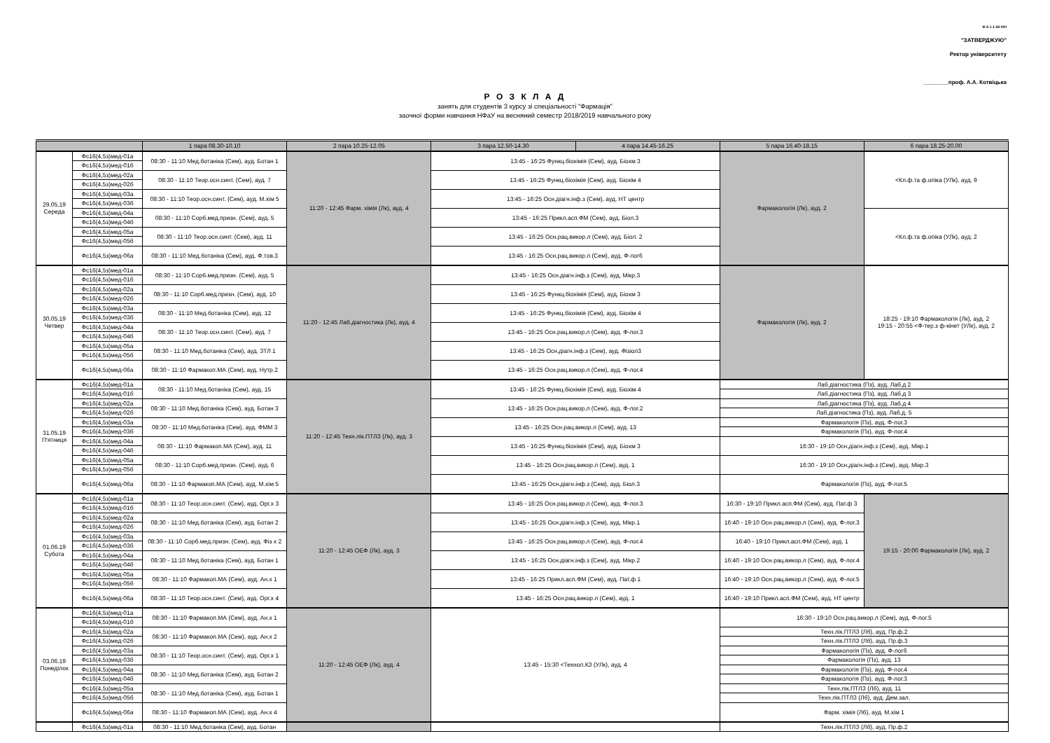Ф А 1.1-26-020
"ЗАТВЕРДЖУЮ"
Ректор університету
________проф. А.А. Котвіцька
Р О З К Л А Д
занять для студентів 3 курсу зі спеціальності "Фармація"
заочної форми навчання НФаУ на весняний семестр 2018/2019 навчального року
| | | 1 пара 08.30-10.10 | 2 пара 10.25-12.05 | 3 пара 12.50-14.30 | 4 пара 14.45-16.25 | 5 пара 16.40-18.15 | 6 пара 18.25-20.00 |
| --- | --- | --- | --- | --- | --- | --- | --- |
| 29.05.19 Середа | Фс16(4,5з)мед-01а | 08:30 - 11:10 Мед.ботаніка (Сем), ауд. Ботан 1 | 11:20 - 12:45 Фарм. хімія (Лк), ауд. 4 | 13:45 - 16:25 Функц.біохімія (Сем), ауд. Біохм 3 | | Фармакологія (Лк), ауд. 2 | <Кл.ф.та ф.опіка (УЛк), ауд. 9 |
| | Фс16(4,5з)мед-01б | | | | | | |
| | Фс16(4,5з)мед-02а | 08:30 - 11:10 Теор.осн.синт. (Сем), ауд. 7 | | 13:45 - 16:25 Функц.біохімія (Сем), ауд. Біохім 4 | | | |
| | Фс16(4,5з)мед-02б | | | | | | |
| | Фс16(4,5з)мед-03а | 08:30 - 11:10 Теор.осн.синт. (Сем), ауд. М.хім 5 | | 13:45 - 16:25 Осн.діагн.інф.з (Сем), ауд. НТ центр | | | |
| | Фс16(4,5з)мед-03б | | | | | | |
| | Фс16(4,5з)мед-04а | 08:30 - 11:10 Сорб.мед.призн. (Сем), ауд. 5 | | 13:45 - 16:25 Прикл.асп.ФМ (Сем), ауд. Біол.3 | | | <Кл.ф.та ф.опіка (УЛк), ауд. 2 |
| | Фс16(4,5з)мед-04б | | | | | | |
| | Фс16(4,5з)мед-05а | 08:30 - 11:10 Теор.осн.синт. (Сем), ауд. 11 | | 13:45 - 16:25 Осн.рац.викор.л (Сем), ауд. Біол. 2 | | | |
| | Фс16(4,5з)мед-05б | | | | | | |
| | Фс16(4,5з)мед-06а | 08:30 - 11:10 Мед.ботаніка (Сем), ауд. Ф.тов.3 | | 13:45 - 16:25 Осн.рац.викор.л (Сем), ауд. Ф-лог6 | | | |
| 30.05.19 Четвер | Фс16(4,5з)мед-01а | 08:30 - 11:10 Сорб.мед.призн. (Сем), ауд. 5 | 11:20 - 12:45 Лаб.діагностика (Лк), ауд. 4 | 13:45 - 16:25 Осн.діагн.інф.з (Сем), ауд. Мікр.3 | | Фармакологія (Лк), ауд. 2 | 18:25 - 19:10 Фармакологія (Лк), ауд. 2 19:15 - 20:55 <Ф-тер.з ф-кінет (УЛк), ауд. 2 |
| | Фс16(4,5з)мед-01б | | | | | | |
| | Фс16(4,5з)мед-02а | 08:30 - 11:10 Сорб.мед.призн. (Сем), ауд. 10 | | 13:45 - 16:25 Функц.біохімія (Сем), ауд. Біохм 3 | | | |
| | Фс16(4,5з)мед-02б | | | | | | |
| | Фс16(4,5з)мед-03а | 08:30 - 11:10 Мед.ботаніка (Сем), ауд. 12 | | 13:45 - 16:25 Функц.біохімія (Сем), ауд. Біохім 4 | | | |
| | Фс16(4,5з)мед-03б | | | | | | |
| | Фс16(4,5з)мед-04а | 08:30 - 11:10 Теор.осн.синт. (Сем), ауд. 7 | | 13:45 - 16:25 Осн.рац.викор.л (Сем), ауд. Ф-лог.3 | | | |
| | Фс16(4,5з)мед-04б | | | | | | |
| | Фс16(4,5з)мед-05а | 08:30 - 11:10 Мед.ботаніка (Сем), ауд. ЗТЛ 1 | | 13:45 - 16:25 Осн.діагн.інф.з (Сем), ауд. Фізіол3 | | | |
| | Фс16(4,5з)мед-05б | | | | | | |
| | Фс16(4,5з)мед-06а | 08:30 - 11:10 Фармакоп.МА (Сем), ауд. Нутр.2 | | 13:45 - 16:25 Осн.рац.викор.л (Сем), ауд. Ф-лог.4 | | | |
| 31.05.19 П'ятниця | Фс16(4,5з)мед-01а | 08:30 - 11:10 Мед.ботаніка (Сем), ауд. 15 | 11:20 - 12:45 Техн.лік.ПТЛЗ (Лк), ауд. 3 | 13:45 - 16:25 Функц.біохімія (Сем), ауд. Біохім 4 | | Лаб.діагностика (Пз), ауд. Лаб.д 2 | |
| | Фс16(4,5з)мед-01б | | | | | Лаб.діагностика (Пз), ауд. Лаб.д 3 | |
| | Фс16(4,5з)мед-02а | 08:30 - 11:10 Мед.ботаніка (Сем), ауд. Ботан 3 | | 13:45 - 16:25 Осн.рац.викор.л (Сем), ауд. Ф-лог.2 | | Лаб.діагностика (Пз), ауд. Лаб.д 4 | |
| | Фс16(4,5з)мед-02б | | | | | Лаб.діагностика (Пз), ауд. Лаб.д. 5 | |
| | Фс16(4,5з)мед-03а | 08:30 - 11:10 Мед.ботаніка (Сем), ауд. ФММ 3 | | 13:45 - 16:25 Осн.рац.викор.л (Сем), ауд. 13 | | Фармакологія (Пз), ауд. Ф-лог.3 | |
| | Фс16(4,5з)мед-03б | | | | | Фармакологія (Пз), ауд. Ф-лог.4 | |
| | Фс16(4,5з)мед-04а | 08:30 - 11:10 Фармакоп.МА (Сем), ауд. 11 | | 13:45 - 16:25 Функц.біохімія (Сем), ауд. Біохм 3 | | 16:30 - 19:10 Осн.діагн.інф.з (Сем), ауд. Мікр.1 | |
| | Фс16(4,5з)мед-04б | | | | | | |
| | Фс16(4,5з)мед-05а | 08:30 - 11:10 Сорб.мед.призн. (Сем), ауд. 6 | | 13:45 - 16:25 Осн.рац.викор.л (Сем), ауд. 1 | | 16:30 - 19:10 Осн.діагн.інф.з (Сем), ауд. Мікр.3 | |
| | Фс16(4,5з)мед-05б | | | | | | |
| | Фс16(4,5з)мед-06а | 08:30 - 11:10 Фармакоп.МА (Сем), ауд. М.хім 5 | | 13:45 - 16:25 Осн.діагн.інф.з (Сем), ауд. Біол.3 | | Фармакологія (Пз), ауд. Ф-лог.5 | |
| 01.06.19 Субота | Фс16(4,5з)мед-01а | 08:30 - 11:10 Теор.осн.синт. (Сем), ауд. Орг.х 3 | 11:20 - 12:45 ОЕФ (Лк), ауд. 3 | 13:45 - 16:25 Осн.рац.викор.л (Сем), ауд. Ф-лог.3 | | 16:30 - 19:10 Прикл.асп.ФМ (Сем), ауд. Пат.ф 3 | 19:15 - 20:00 Фармакологія (Лк), ауд. 2 |
| | Фс16(4,5з)мед-01б | | | | | | |
| | Фс16(4,5з)мед-02а | 08:30 - 11:10 Мед.ботаніка (Сем), ауд. Ботан 2 | | 13:45 - 16:25 Осн.діагн.інф.з (Сем), ауд. Мікр.1 | | 16:40 - 19:10 Осн.рац.викор.л (Сем), ауд. Ф-лог.3 | |
| | Фс16(4,5з)мед-02б | | | | | | |
| | Фс16(4,5з)мед-03а | 08:30 - 11:10 Сорб.мед.призн. (Сем), ауд. Фіз х 2 | | 13:45 - 16:25 Осн.рац.викор.л (Сем), ауд. Ф-лог.4 | | 16:40 - 19:10 Прикл.асп.ФМ (Сем), ауд. 1 | |
| | Фс16(4,5з)мед-03б | | | | | | |
| | Фс16(4,5з)мед-04а | 08:30 - 11:10 Мед.ботаніка (Сем), ауд. Ботан 1 | | 13:45 - 16:25 Осн.діагн.інф.з (Сем), ауд. Мікр.2 | | 16:40 - 19:10 Осн.рац.викор.л (Сем), ауд. Ф-лог.4 | |
| | Фс16(4,5з)мед-04б | | | | | | |
| | Фс16(4,5з)мед-05а | 08:30 - 11:10 Фармакоп.МА (Сем), ауд. Ан.х 1 | | 13:45 - 16:25 Прикл.асп.ФМ (Сем), ауд. Пат.ф 1 | | 16:40 - 19:10 Осн.рац.викор.л (Сем), ауд. Ф-лог.5 | |
| | Фс16(4,5з)мед-05б | | | | | | |
| | Фс16(4,5з)мед-06а | 08:30 - 11:10 Теор.осн.синт. (Сем), ауд. Орг.х 4 | | 13:45 - 16:25 Осн.рац.викор.л (Сем), ауд. 1 | | 16:40 - 19:10 Прикл.асп.ФМ (Сем), ауд. НТ центр | |
| 03.06.19 Понеділок | Фс16(4,5з)мед-01а | 08:30 - 11:10 Фармакоп.МА (Сем), ауд. Ан.х 1 | 11:20 - 12:45 ОЕФ (Лк), ауд. 4 | 13:45 - 15:30 <Технол.КЗ (УЛк), ауд. 4 | | 16:30 - 19:10 Осн.рац.викор.л (Сем), ауд. Ф-лог.5 | |
| | Фс16(4,5з)мед-01б | | | | | | |
| | Фс16(4,5з)мед-02а | 08:30 - 11:10 Фармакоп.МА (Сем), ауд. Ан.х 2 | | | | Техн.лік.ПТЛЗ (Лб), ауд. Пр.ф.2 | |
| | Фс16(4,5з)мед-02б | | | | | Техн.лік.ПТЛЗ (Лб), ауд. Пр.ф.3 | |
| | Фс16(4,5з)мед-03а | 08:30 - 11:10 Теор.осн.синт. (Сем), ауд. Орг.х 1 | | | | Фармакологія (Пз), ауд. Ф-лог6 | |
| | Фс16(4,5з)мед-03б | | | | | Фармакологія (Пз), ауд. 13 | |
| | Фс16(4,5з)мед-04а | 08:30 - 11:10 Мед.ботаніка (Сем), ауд. Ботан 2 | | | | Фармакологія (Пз), ауд. Ф-лог.4 | |
| | Фс16(4,5з)мед-04б | | | | | Фармакологія (Пз), ауд. Ф-лог.3 | |
| | Фс16(4,5з)мед-05а | 08:30 - 11:10 Мед.ботаніка (Сем), ауд. Ботан 1 | | | | Техн.лік.ПТЛЗ (Лб), ауд. 11 | |
| | Фс16(4,5з)мед-05б | | | | | Техн.лік.ПТЛЗ (Лб), ауд. Дем.зал. | |
| | Фс16(4,5з)мед-06а | 08:30 - 11:10 Фармакоп.МА (Сем), ауд. Ан.х 4 | | | | Фарм. хімія (Лб), ауд. М.хім 1 | |
| | Фс16(4,5з)мед-01а | 08:30 - 11:10 Мед.ботаніка (Сем), ауд. Ботан | | | | Техн.лік.ПТЛЗ (Лб), ауд. Пр.ф.2 | |